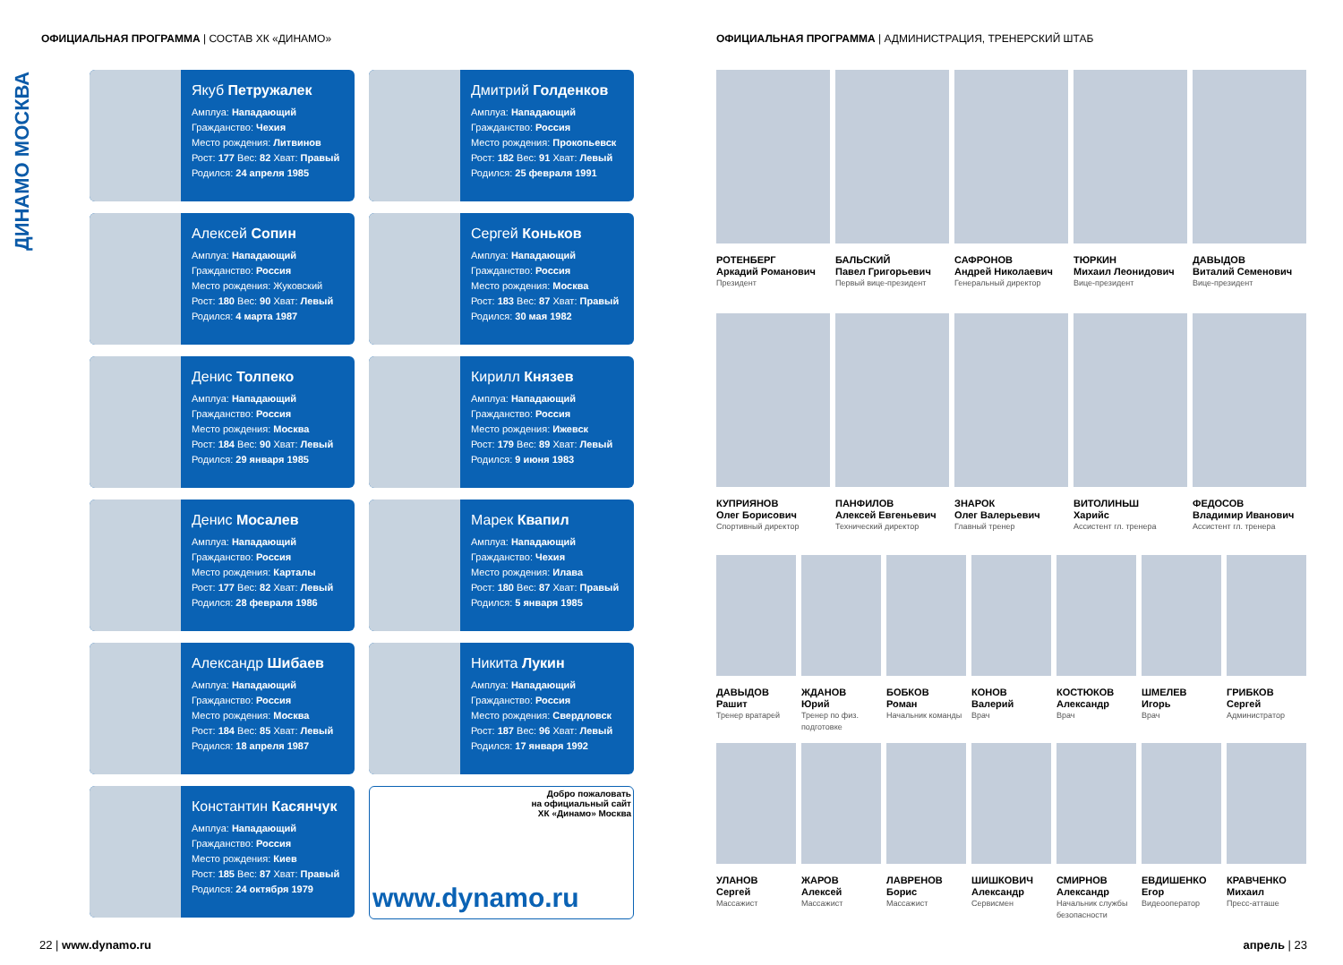ОФИЦИАЛЬНАЯ ПРОГРАММА | СОСТАВ ХК «ДИНАМО»
ДИНАМО МОСКВА
Якуб Петружалек
Амплуа: Нападающий
Гражданство: Чехия
Место рождения: Литвинов
Рост: 177 Вес: 82 Хват: Правый
Родился: 24 апреля 1985
Дмитрий Голденков
Амплуа: Нападающий
Гражданство: Россия
Место рождения: Прокопьевск
Рост: 182 Вес: 91 Хват: Левый
Родился: 25 февраля 1991
Алексей Сопин
Амплуа: Нападающий
Гражданство: Россия
Место рождения: Жуковский
Рост: 180 Вес: 90 Хват: Левый
Родился: 4 марта 1987
Сергей Коньков
Амплуа: Нападающий
Гражданство: Россия
Место рождения: Москва
Рост: 183 Вес: 87 Хват: Правый
Родился: 30 мая 1982
Денис Толпеко
Амплуа: Нападающий
Гражданство: Россия
Место рождения: Москва
Рост: 184 Вес: 90 Хват: Левый
Родился: 29 января 1985
Кирилл Князев
Амплуа: Нападающий
Гражданство: Россия
Место рождения: Ижевск
Рост: 179 Вес: 89 Хват: Левый
Родился: 9 июня 1983
Денис Мосалев
Амплуа: Нападающий
Гражданство: Россия
Место рождения: Карталы
Рост: 177 Вес: 82 Хват: Левый
Родился: 28 февраля 1986
Марек Квапил
Амплуа: Нападающий
Гражданство: Чехия
Место рождения: Илава
Рост: 180 Вес: 87 Хват: Правый
Родился: 5 января 1985
Александр Шибаев
Амплуа: Нападающий
Гражданство: Россия
Место рождения: Москва
Рост: 184 Вес: 85 Хват: Левый
Родился: 18 апреля 1987
Никита Лукин
Амплуа: Нападающий
Гражданство: Россия
Место рождения: Свердловск
Рост: 187 Вес: 96 Хват: Левый
Родился: 17 января 1992
Константин Касянчук
Амплуа: Нападающий
Гражданство: Россия
Место рождения: Киев
Рост: 185 Вес: 87 Хват: Правый
Родился: 24 октября 1979
Добро пожаловать
на официальный сайт
ХК «Динамо» Москва
www.dynamo.ru
22 | www.dynamo.ru
ОФИЦИАЛЬНАЯ ПРОГРАММА | АДМИНИСТРАЦИЯ, ТРЕНЕРСКИЙ ШТАБ
РОТЕНБЕРГ
Аркадий Романович
Президент
БАЛЬСКИЙ
Павел Григорьевич
Первый вице-президент
САФРОНОВ
Андрей Николаевич
Генеральный директор
ТЮРКИН
Михаил Леонидович
Вице-президент
ДАВЫДОВ
Виталий Семенович
Вице-президент
КУПРИЯНОВ
Олег Борисович
Спортивный директор
ПАНФИЛОВ
Алексей Евгеньевич
Технический директор
ЗНАРОК
Олег Валерьевич
Главный тренер
ВИТОЛИНЬШ
Харийс
Ассистент гл. тренера
ФЕДОСОВ
Владимир Иванович
Ассистент гл. тренера
ДАВЫДОВ
Рашит
Тренер вратарей
ЖДАНОВ
Юрий
Тренер по физ. подготовке
БОБКОВ
Роман
Начальник команды
КОНОВ
Валерий
Врач
КОСТЮКОВ
Александр
Врач
ШМЕЛЕВ
Игорь
Врач
ГРИБКОВ
Сергей
Администратор
УЛАНОВ
Сергей
Массажист
ЖАРОВ
Алексей
Массажист
ЛАВРЕНОВ
Борис
Массажист
ШИШКОВИЧ
Александр
Сервисмен
СМИРНОВ
Александр
Начальник службы безопасности
ЕВДИШЕНКО
Егор
Видеооператор
КРАВЧЕНКО
Михаил
Пресс-атташе
апрель | 23